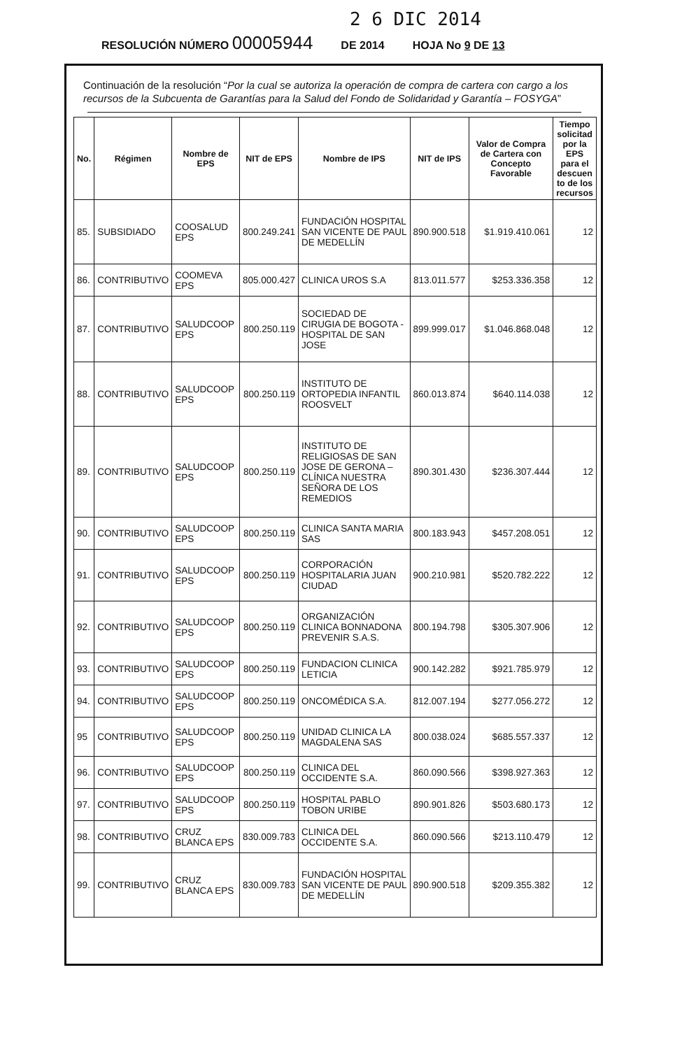2 6 DIC 2014
RESOLUCIÓN NÚMERO 00005944 DE 2014 HOJA No 9 DE 13
Continuación de la resolución “Por la cual se autoriza la operación de compra de cartera con cargo a los recursos de la Subcuenta de Garantías para la Salud del Fondo de Solidaridad y Garantía – FOSYGA”
| No. | Régimen | Nombre de EPS | NIT de EPS | Nombre de IPS | NIT de IPS | Valor de Compra de Cartera con Concepto Favorable | Tiempo solicitad por la EPS para el descuen to de los recursos |
| --- | --- | --- | --- | --- | --- | --- | --- |
| 85. | SUBSIDIADO | COOSALUD EPS | 800.249.241 | FUNDACIÓN HOSPITAL SAN VICENTE DE PAUL DE MEDELLÍN | 890.900.518 | $1.919.410.061 | 12 |
| 86. | CONTRIBUTIVO | COOMEVA EPS | 805.000.427 | CLINICA UROS S.A | 813.011.577 | $253.336.358 | 12 |
| 87. | CONTRIBUTIVO | SALUDCOOP EPS | 800.250.119 | SOCIEDAD DE CIRUGIA DE BOGOTA - HOSPITAL DE SAN JOSE | 899.999.017 | $1.046.868.048 | 12 |
| 88. | CONTRIBUTIVO | SALUDCOOP EPS | 800.250.119 | INSTITUTO DE ORTOPEDIA INFANTIL ROOSVELT | 860.013.874 | $640.114.038 | 12 |
| 89. | CONTRIBUTIVO | SALUDCOOP EPS | 800.250.119 | INSTITUTO DE RELIGIOSAS DE SAN JOSE DE GERONA – CLÍNICA NUESTRA SEÑORA DE LOS REMEDIOS | 890.301.430 | $236.307.444 | 12 |
| 90. | CONTRIBUTIVO | SALUDCOOP EPS | 800.250.119 | CLINICA SANTA MARIA SAS | 800.183.943 | $457.208.051 | 12 |
| 91. | CONTRIBUTIVO | SALUDCOOP EPS | 800.250.119 | CORPORACIÓN HOSPITALARIA JUAN CIUDAD | 900.210.981 | $520.782.222 | 12 |
| 92. | CONTRIBUTIVO | SALUDCOOP EPS | 800.250.119 | ORGANIZACIÓN CLINICA BONNADONA PREVENIR S.A.S. | 800.194.798 | $305.307.906 | 12 |
| 93. | CONTRIBUTIVO | SALUDCOOP EPS | 800.250.119 | FUNDACION CLINICA LETICIA | 900.142.282 | $921.785.979 | 12 |
| 94. | CONTRIBUTIVO | SALUDCOOP EPS | 800.250.119 | ONCOMÉDICA S.A. | 812.007.194 | $277.056.272 | 12 |
| 95 | CONTRIBUTIVO | SALUDCOOP EPS | 800.250.119 | UNIDAD CLINICA LA MAGDALENA SAS | 800.038.024 | $685.557.337 | 12 |
| 96. | CONTRIBUTIVO | SALUDCOOP EPS | 800.250.119 | CLINICA DEL OCCIDENTE S.A. | 860.090.566 | $398.927.363 | 12 |
| 97. | CONTRIBUTIVO | SALUDCOOP EPS | 800.250.119 | HOSPITAL PABLO TOBON URIBE | 890.901.826 | $503.680.173 | 12 |
| 98. | CONTRIBUTIVO | CRUZ BLANCA EPS | 830.009.783 | CLINICA DEL OCCIDENTE S.A. | 860.090.566 | $213.110.479 | 12 |
| 99. | CONTRIBUTIVO | CRUZ BLANCA EPS | 830.009.783 | FUNDACIÓN HOSPITAL SAN VICENTE DE PAUL DE MEDELLÍN | 890.900.518 | $209.355.382 | 12 |